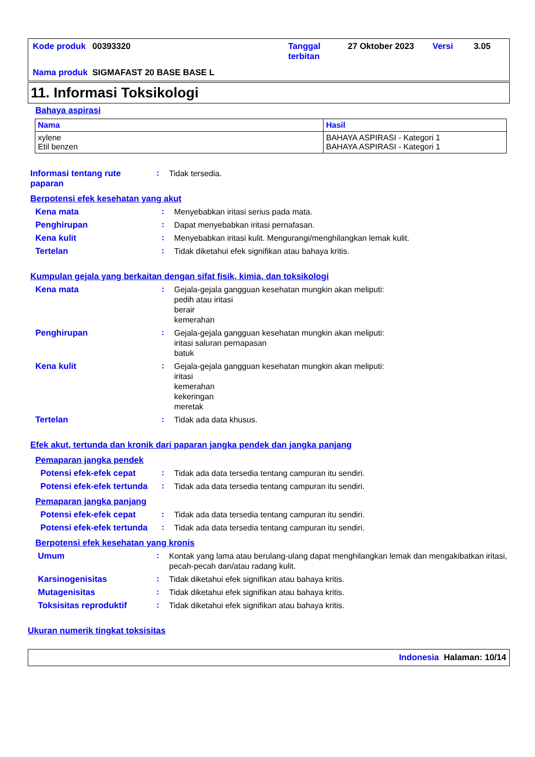| Kode produk | 00393320 | Tanggal terbitan | 27 Oktober 2023 | Versi | 3.05 |
| Nama produk | SIGMAFAST 20 BASE BASE L | | | | |
11. Informasi Toksikologi
Bahaya aspirasi
| Nama | Hasil |
| --- | --- |
| xylene Etil benzen | BAHAYA ASPIRASI - Kategori 1 BAHAYA ASPIRASI - Kategori 1 |
Informasi tentang rute paparan
:
Tidak tersedia.
Berpotensi efek kesehatan yang akut
Kena mata :
Menyebabkan iritasi serius pada mata.
Penghirupan :
Dapat menyebabkan iritasi pernafasan.
Kena kulit :
Menyebabkan iritasi kulit. Mengurangi/menghilangkan lemak kulit.
Tertelan :
Tidak diketahui efek signifikan atau bahaya kritis.
Kumpulan gejala yang berkaitan dengan sifat fisik, kimia, dan toksikologi
Kena mata :
Gejala-gejala gangguan kesehatan mungkin akan meliputi:
pedih atau iritasi
berair
kemerahan
Penghirupan :
Gejala-gejala gangguan kesehatan mungkin akan meliputi:
iritasi saluran pernapasan
batuk
Kena kulit :
Gejala-gejala gangguan kesehatan mungkin akan meliputi:
iritasi
kemerahan
kekeringan
meretak
Tertelan :
Tidak ada data khusus.
Efek akut, tertunda dan kronik dari paparan jangka pendek dan jangka panjang
Pemaparan jangka pendek
Potensi efek-efek cepat :
Tidak ada data tersedia tentang campuran itu sendiri.
Potensi efek-efek tertunda
:
Tidak ada data tersedia tentang campuran itu sendiri.
Pemaparan jangka panjang
Potensi efek-efek cepat :
Tidak ada data tersedia tentang campuran itu sendiri.
Potensi efek-efek tertunda
:
Tidak ada data tersedia tentang campuran itu sendiri.
Berpotensi efek kesehatan yang kronis
Umum :
Kontak yang lama atau berulang-ulang dapat menghilangkan lemak dan mengakibatkan iritasi, pecah-pecah dan/atau radang kulit.
Karsinogenisitas :
Tidak diketahui efek signifikan atau bahaya kritis.
Mutagenisitas :
Tidak diketahui efek signifikan atau bahaya kritis.
Toksisitas reproduktif :
Tidak diketahui efek signifikan atau bahaya kritis.
Ukuran numerik tingkat toksisitas
Indonesia Halaman: 10/14